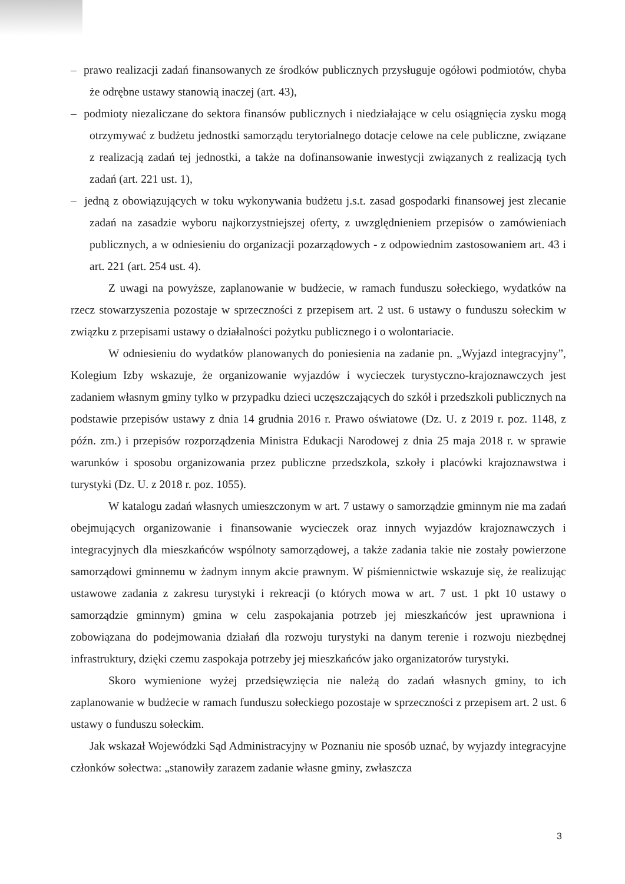– prawo realizacji zadań finansowanych ze środków publicznych przysługuje ogółowi podmiotów, chyba że odrębne ustawy stanowią inaczej (art. 43),
– podmioty niezaliczane do sektora finansów publicznych i niedziałające w celu osiągnięcia zysku mogą otrzymywać z budżetu jednostki samorządu terytorialnego dotacje celowe na cele publiczne, związane z realizacją zadań tej jednostki, a także na dofinansowanie inwestycji związanych z realizacją tych zadań (art. 221 ust. 1),
– jedną z obowiązujących w toku wykonywania budżetu j.s.t. zasad gospodarki finansowej jest zlecanie zadań na zasadzie wyboru najkorzystniejszej oferty, z uwzględnieniem przepisów o zamówieniach publicznych, a w odniesieniu do organizacji pozarządowych - z odpowiednim zastosowaniem art. 43 i art. 221 (art. 254 ust. 4).
Z uwagi na powyższe, zaplanowanie w budżecie, w ramach funduszu sołeckiego, wydatków na rzecz stowarzyszenia pozostaje w sprzeczności z przepisem art. 2 ust. 6 ustawy o funduszu sołeckim w związku z przepisami ustawy o działalności pożytku publicznego i o wolontariacie.
W odniesieniu do wydatków planowanych do poniesienia na zadanie pn. „Wyjazd integracyjny”, Kolegium Izby wskazuje, że organizowanie wyjazdów i wycieczek turystyczno-krajoznawczych jest zadaniem własnym gminy tylko w przypadku dzieci uczęszczających do szkół i przedszkoli publicznych na podstawie przepisów ustawy z dnia 14 grudnia 2016 r. Prawo oświatowe (Dz. U. z 2019 r. poz. 1148, z późn. zm.) i przepisów rozporządzenia Ministra Edukacji Narodowej z dnia 25 maja 2018 r. w sprawie warunków i sposobu organizowania przez publiczne przedszkola, szkoły i placówki krajoznawstwa i turystyki (Dz. U. z 2018 r. poz. 1055).
W katalogu zadań własnych umieszczonym w art. 7 ustawy o samorządzie gminnym nie ma zadań obejmujących organizowanie i finansowanie wycieczek oraz innych wyjazdów krajoznawczych i integracyjnych dla mieszkańców wspólnoty samorządowej, a także zadania takie nie zostały powierzone samorządowi gminnemu w żadnym innym akcie prawnym. W piśmiennictwie wskazuje się, że realizując ustawowe zadania z zakresu turystyki i rekreacji (o których mowa w art. 7 ust. 1 pkt 10 ustawy o samorządzie gminnym) gmina w celu zaspokajania potrzeb jej mieszkańców jest uprawniona i zobowiązana do podejmowania działań dla rozwoju turystyki na danym terenie i rozwoju niezbędnej infrastruktury, dzięki czemu zaspokaja potrzeby jej mieszkańców jako organizatorów turystyki.
Skoro wymienione wyżej przedsięwzięcia nie należą do zadań własnych gminy, to ich zaplanowanie w budżecie w ramach funduszu sołeckiego pozostaje w sprzeczności z przepisem art. 2 ust. 6 ustawy o funduszu sołeckim.
Jak wskazał Wojewódzki Sąd Administracyjny w Poznaniu nie sposób uznać, by wyjazdy integracyjne członków sołectwa: „stanowiły zarazem zadanie własne gminy, zwłaszcza
3